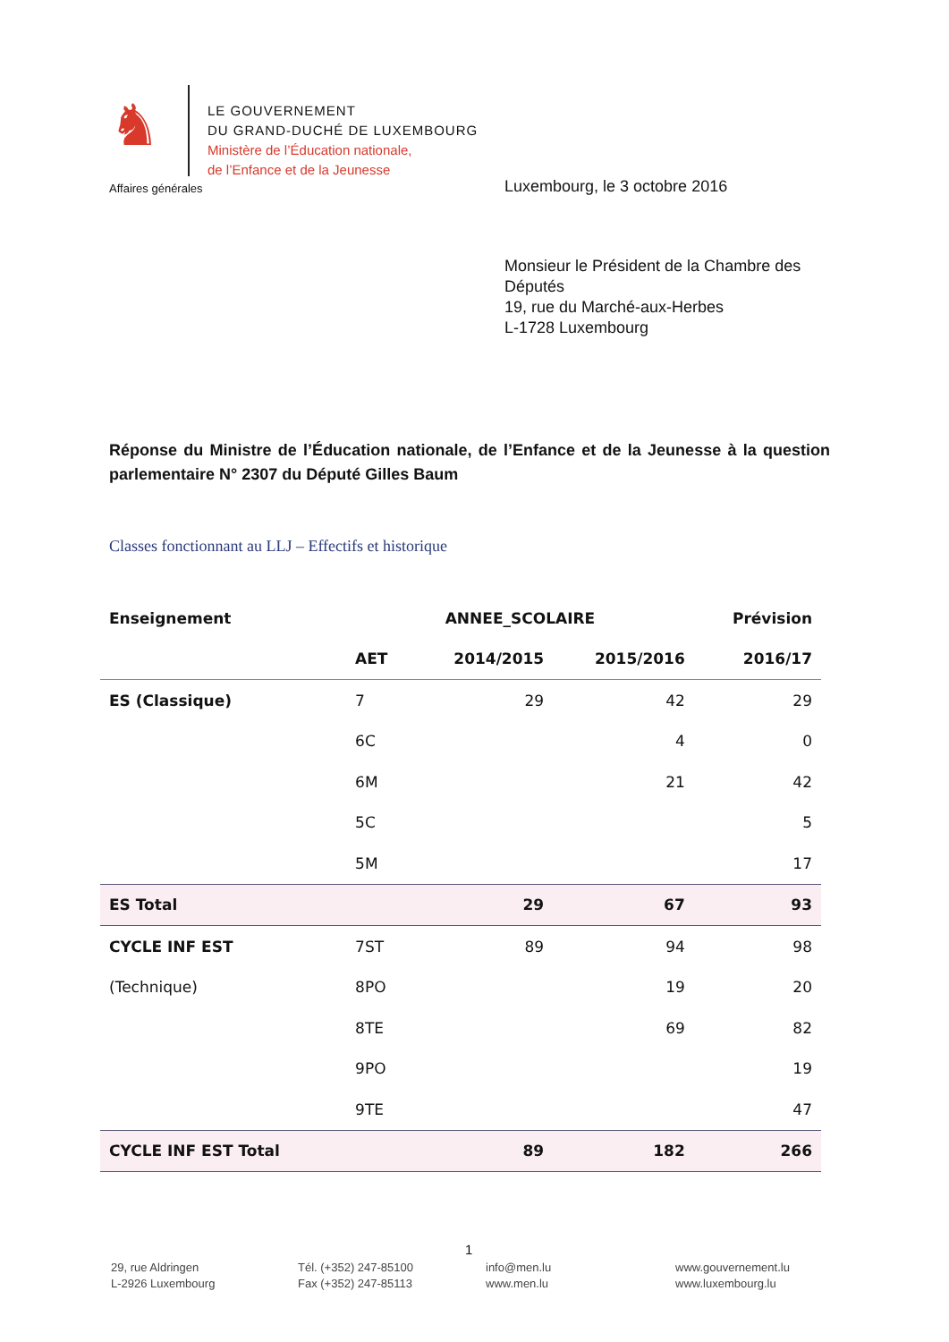♞
LE GOUVERNEMENT
DU GRAND-DUCHÉ DE LUXEMBOURG
Ministère de l’Éducation nationale,
de l’Enfance et de la Jeunesse
Affaires générales Luxembourg, le 3 octobre 2016
Monsieur le Président de la Chambre des
Députés
19, rue du Marché-aux-Herbes
L-1728 Luxembourg
Réponse du Ministre de l’Éducation nationale, de l’Enfance et de la Jeunesse à la question parlementaire N° 2307 du Député Gilles Baum
Classes fonctionnant au LLJ – Effectifs et historique
| Enseignement | ANNEE_SCOLAIRE | | | Prévision |
| --- | --- | --- | --- | --- |
| | AET | 2014/2015 | 2015/2016 | 2016/17 |
| ES (Classique) | 7 | 29 | 42 | 29 |
| | 6C | | 4 | 0 |
| | 6M | | 21 | 42 |
| | 5C | | | 5 |
| | 5M | | | 17 |
| ES Total | | 29 | 67 | 93 |
| CYCLE INF EST | 7ST | 89 | 94 | 98 |
| (Technique) | 8PO | | 19 | 20 |
| | 8TE | | 69 | 82 |
| | 9PO | | | 19 |
| | 9TE | | | 47 |
| CYCLE INF EST Total | | 89 | 182 | 266 |
1
29, rue Aldringen
L-2926 Luxembourg
Tél. (+352) 247-85100
Fax (+352) 247-85113
info@men.lu
www.men.lu
www.gouvernement.lu
www.luxembourg.lu